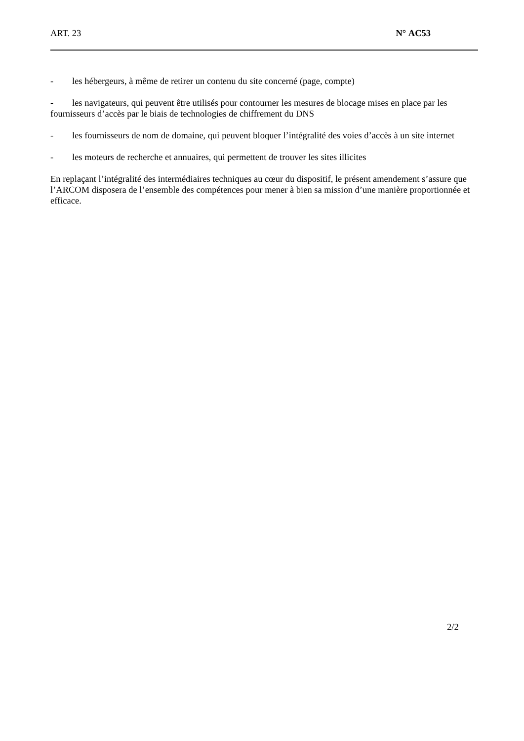ART. 23 N° AC53
- les hébergeurs, à même de retirer un contenu du site concerné (page, compte)
- les navigateurs, qui peuvent être utilisés pour contourner les mesures de blocage mises en place par les fournisseurs d’accès par le biais de technologies de chiffrement du DNS
- les fournisseurs de nom de domaine, qui peuvent bloquer l’intégralité des voies d’accès à un site internet
- les moteurs de recherche et annuaires, qui permettent de trouver les sites illicites
En replaçant l’intégralité des intermédiaires techniques au cœur du dispositif, le présent amendement s’assure que l’ARCOM disposera de l’ensemble des compétences pour mener à bien sa mission d’une manière proportionnée et efficace.
2/2